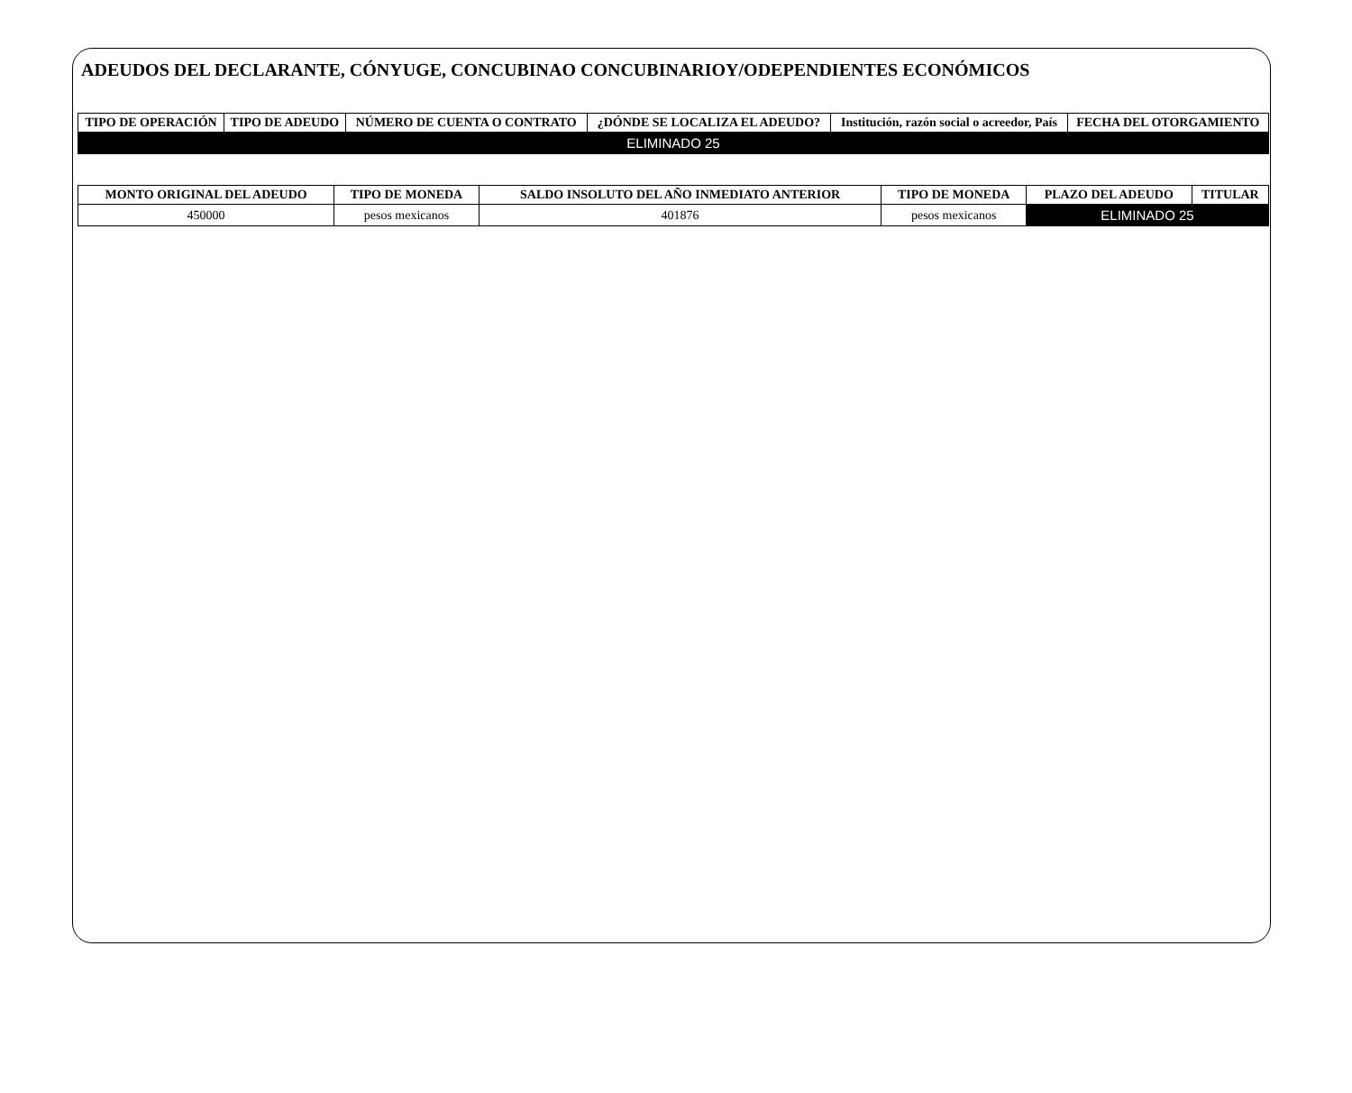ADEUDOS DEL DECLARANTE, CÓNYUGE, CONCUBINAO CONCUBINARIOY/ODEPENDIENTES ECONÓMICOS
| TIPO DE OPERACIÓN | TIPO DE ADEUDO | NÚMERO DE CUENTA O CONTRATO | ¿DÓNDE SE LOCALIZA EL ADEUDO? | Institución, razón social o acreedor, País | FECHA DEL OTORGAMIENTO |
| --- | --- | --- | --- | --- | --- |
| ELIMINADO 25 | | | | | |
| MONTO ORIGINAL DEL ADEUDO | TIPO DE MONEDA | SALDO INSOLUTO DEL AÑO INMEDIATO ANTERIOR | TIPO DE MONEDA | PLAZO DEL ADEUDO | TITULAR |
| --- | --- | --- | --- | --- | --- |
| 450000 | pesos mexicanos | 401876 | pesos mexicanos | ELIMINADO 25 | |